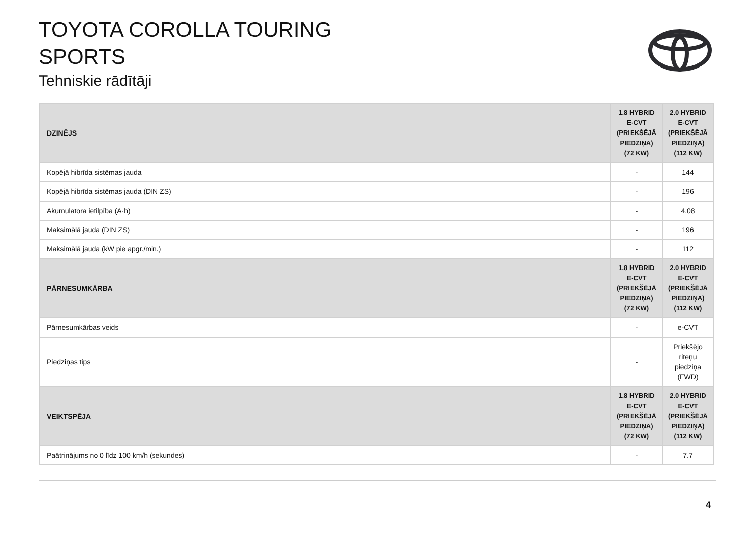TOYOTA COROLLA TOURING
SPORTS
Tehniskie rādītāji
| DZINĒJS | 1.8 HYBRID E-CVT (PRIEKŠĒJĀ PIEDZIŅA) (72 KW) | 2.0 HYBRID E-CVT (PRIEKŠĒJĀ PIEDZIŅA) (112 KW) |
| --- | --- | --- |
| Kopējā hibrīda sistēmas jauda | - | 144 |
| Kopējā hibrīda sistēmas jauda (DIN ZS) | - | 196 |
| Akumulatora ietilpība (A·h) | - | 4.08 |
| Maksimālā jauda (DIN ZS) | - | 196 |
| Maksimālā jauda (kW pie apgr./min.) | - | 112 |
| PĀRNESUMKĀRBA | 1.8 HYBRID E-CVT (PRIEKŠĒJĀ PIEDZIŅA) (72 KW) | 2.0 HYBRID E-CVT (PRIEKŠĒJĀ PIEDZIŅA) (112 KW) |
| Pārnesumkārbas veids | - | e-CVT |
| Piedziņas tips | - | Priekšējo riteņu piedziņa (FWD) |
| VEIKTSPĒJA | 1.8 HYBRID E-CVT (PRIEKŠĒJĀ PIEDZIŅA) (72 KW) | 2.0 HYBRID E-CVT (PRIEKŠĒJĀ PIEDZIŅA) (112 KW) |
| Paātrinājums no 0 līdz 100 km/h (sekundes) | - | 7.7 |
4